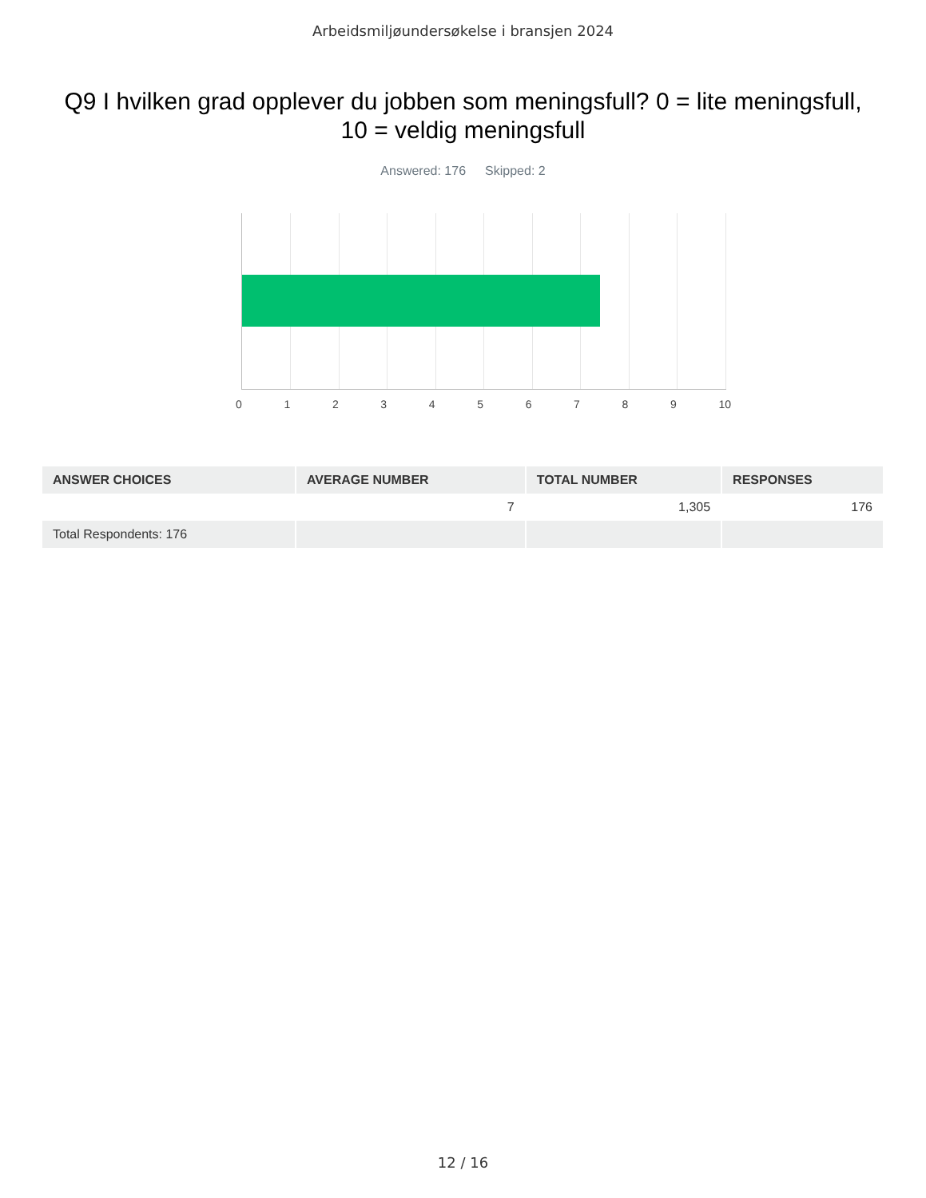Arbeidsmiljøundersøkelse i bransjen 2024
Q9 I hvilken grad opplever du jobben som meningsfull? 0 = lite meningsfull, 10 = veldig meningsfull
Answered: 176 Skipped: 2
0 1 2 3 4 5 6 7 8 9 10
| ANSWER CHOICES | AVERAGE NUMBER | TOTAL NUMBER | RESPONSES |
| --- | --- | --- | --- |
| | 7 | 1,305 | 176 |
| Total Respondents: 176 | | | |
12 / 16